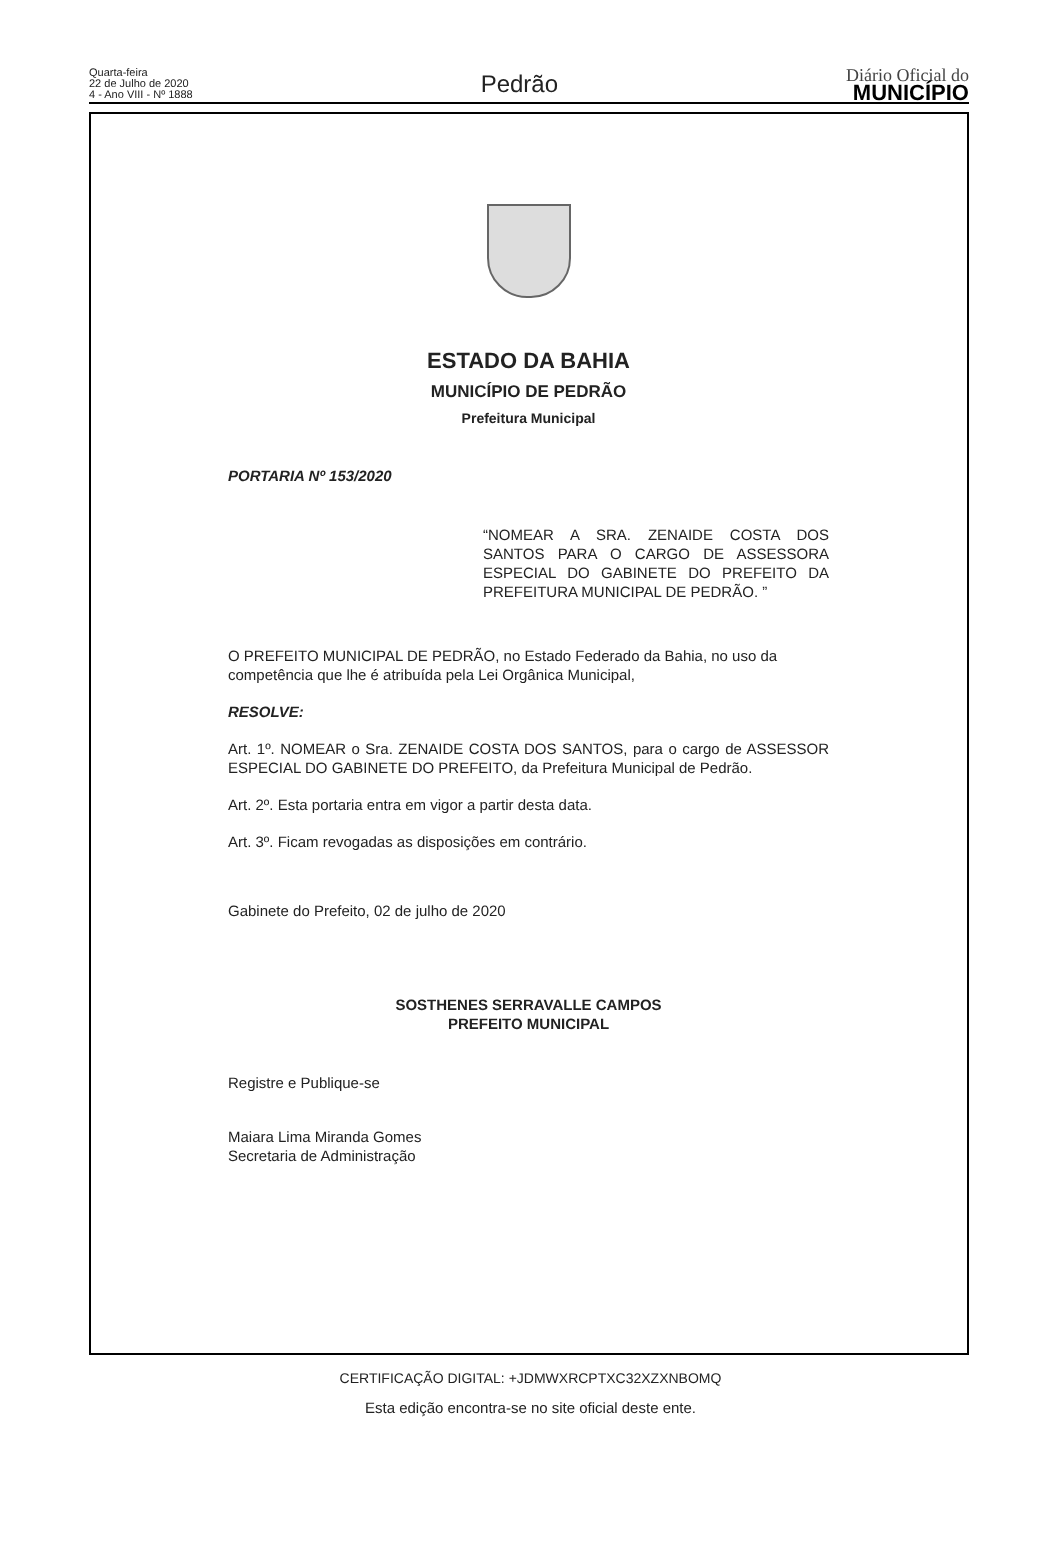Quarta-feira
22 de Julho de 2020
4 - Ano VIII - Nº 1888
Pedrão
Diário Oficial do
MUNICÍPIO
ESTADO DA BAHIA
MUNICÍPIO DE PEDRÃO
Prefeitura Municipal
PORTARIA Nº 153/2020
“NOMEAR A SRA. ZENAIDE COSTA DOS SANTOS PARA O CARGO DE ASSESSORA ESPECIAL DO GABINETE DO PREFEITO DA PREFEITURA MUNICIPAL DE PEDRÃO. ”
O PREFEITO MUNICIPAL DE PEDRÃO, no Estado Federado da Bahia, no uso da competência que lhe é atribuída pela Lei Orgânica Municipal,
RESOLVE:
Art. 1º. NOMEAR o Sra. ZENAIDE COSTA DOS SANTOS, para o cargo de ASSESSOR ESPECIAL DO GABINETE DO PREFEITO, da Prefeitura Municipal de Pedrão.
Art. 2º. Esta portaria entra em vigor a partir desta data.
Art. 3º. Ficam revogadas as disposições em contrário.
Gabinete do Prefeito, 02 de julho de 2020
SOSTHENES SERRAVALLE CAMPOS
PREFEITO MUNICIPAL
Registre e Publique-se
Maiara Lima Miranda Gomes
Secretaria de Administração
CERTIFICAÇÃO DIGITAL: +JDMWXRCPTXC32XZXNBOMQ
Esta edição encontra-se no site oficial deste ente.